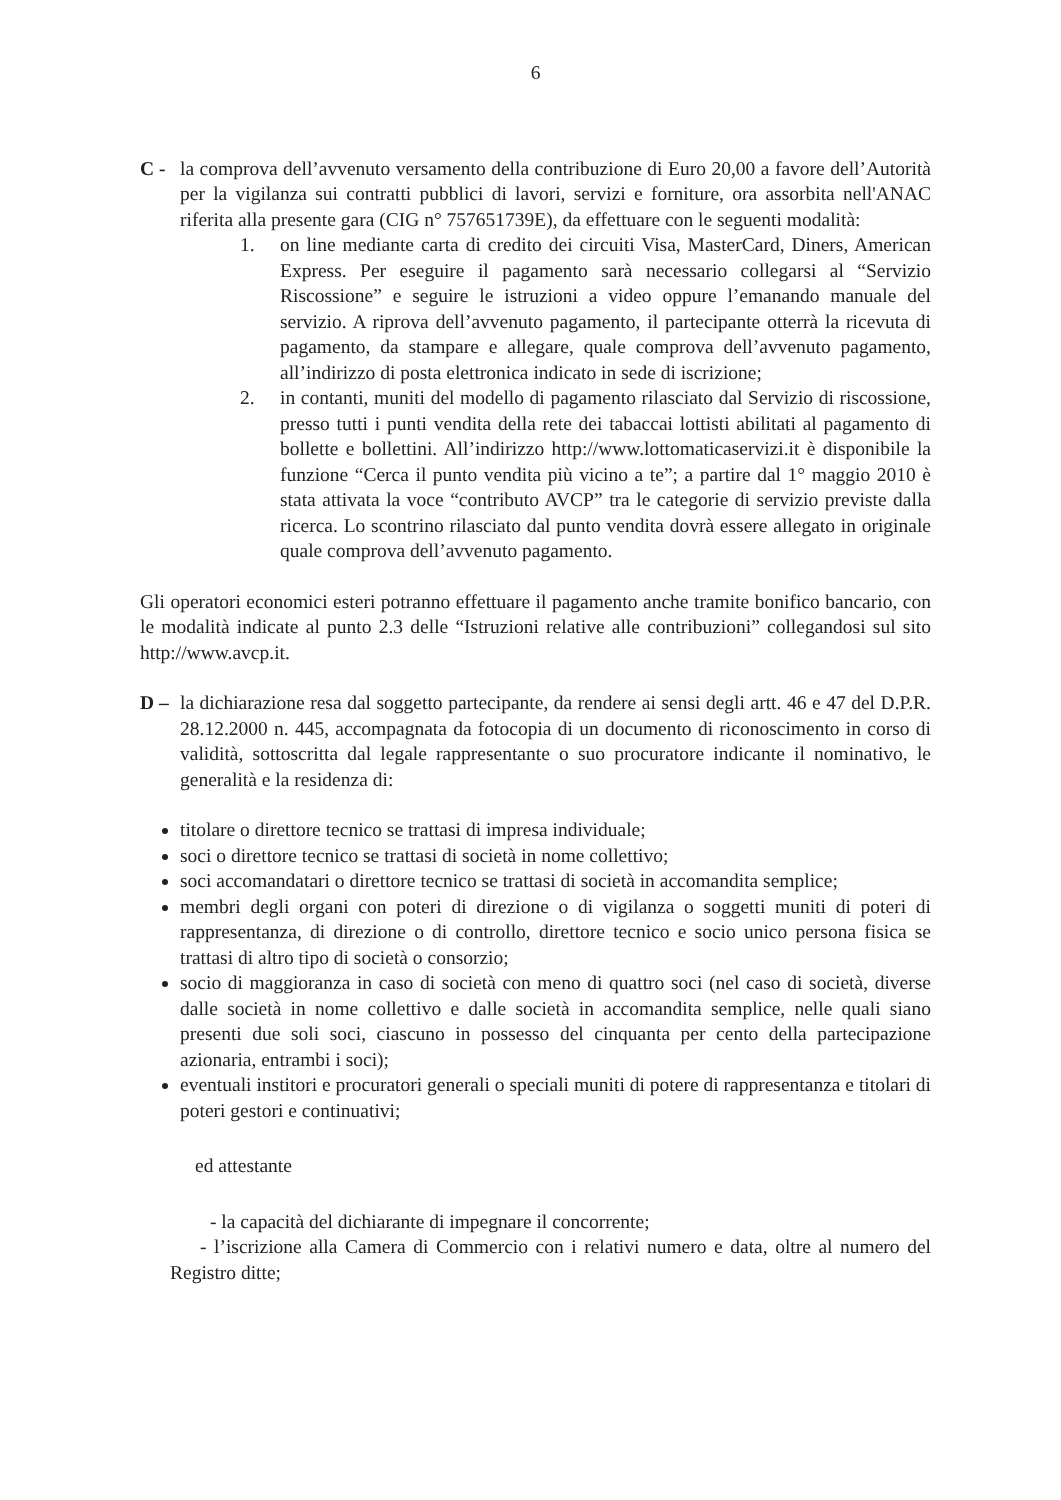6
C - la comprova dell’avvenuto versamento della contribuzione di Euro 20,00 a favore dell’Autorità per la vigilanza sui contratti pubblici di lavori, servizi e forniture, ora assorbita nell'ANAC riferita alla presente gara (CIG n° 757651739E), da effettuare con le seguenti modalità:
1. on line mediante carta di credito dei circuiti Visa, MasterCard, Diners, American Express. Per eseguire il pagamento sarà necessario collegarsi al “Servizio Riscossione” e seguire le istruzioni a video oppure l’emanando manuale del servizio. A riprova dell’avvenuto pagamento, il partecipante otterrà la ricevuta di pagamento, da stampare e allegare, quale comprova dell’avvenuto pagamento, all’indirizzo di posta elettronica indicato in sede di iscrizione;
2. in contanti, muniti del modello di pagamento rilasciato dal Servizio di riscossione, presso tutti i punti vendita della rete dei tabaccai lottisti abilitati al pagamento di bollette e bollettini. All’indirizzo http://www.lottomaticaservizi.it è disponibile la funzione “Cerca il punto vendita più vicino a te”; a partire dal 1° maggio 2010 è stata attivata la voce “contributo AVCP” tra le categorie di servizio previste dalla ricerca. Lo scontrino rilasciato dal punto vendita dovrà essere allegato in originale quale comprova dell’avvenuto pagamento.
Gli operatori economici esteri potranno effettuare il pagamento anche tramite bonifico bancario, con le modalità indicate al punto 2.3 delle “Istruzioni relative alle contribuzioni” collegandosi sul sito http://www.avcp.it.
D – la dichiarazione resa dal soggetto partecipante, da rendere ai sensi degli artt. 46 e 47 del D.P.R. 28.12.2000 n. 445, accompagnata da fotocopia di un documento di riconoscimento in corso di validità, sottoscritta dal legale rappresentante o suo procuratore indicante il nominativo, le generalità e la residenza di:
titolare o direttore tecnico se trattasi di impresa individuale;
soci o direttore tecnico se trattasi di società in nome collettivo;
soci accomandatari o direttore tecnico se trattasi di società in accomandita semplice;
membri degli organi con poteri di direzione o di vigilanza o soggetti muniti di poteri di rappresentanza, di direzione o di controllo, direttore tecnico e socio unico persona fisica se trattasi di altro tipo di società o consorzio;
socio di maggioranza in caso di società con meno di quattro soci (nel caso di società, diverse dalle società in nome collettivo e dalle società in accomandita semplice, nelle quali siano presenti due soli soci, ciascuno in possesso del cinquanta per cento della partecipazione azionaria, entrambi i soci);
eventuali institori e procuratori generali o speciali muniti di potere di rappresentanza e titolari di poteri gestori e continuativi;
ed attestante
- la capacità del dichiarante di impegnare il concorrente;
- l’iscrizione alla Camera di Commercio con i relativi numero e data, oltre al numero del Registro ditte;